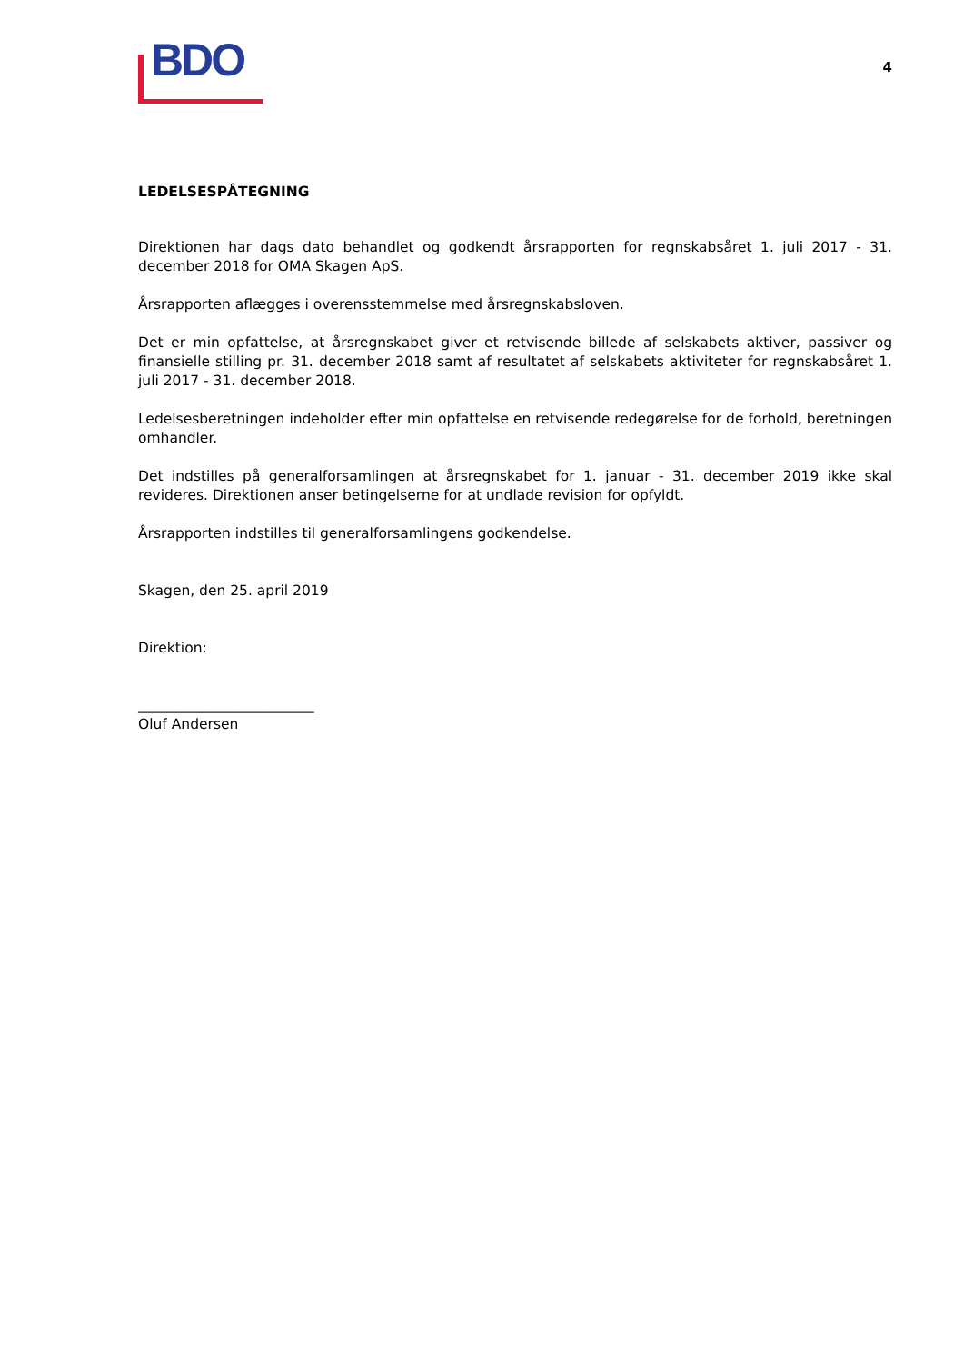BDO
4
LEDELSESPÅTEGNING
Direktionen har dags dato behandlet og godkendt årsrapporten for regnskabsåret 1. juli 2017 - 31. december 2018 for OMA Skagen ApS.
Årsrapporten aflægges i overensstemmelse med årsregnskabsloven.
Det er min opfattelse, at årsregnskabet giver et retvisende billede af selskabets aktiver, passiver og finansielle stilling pr. 31. december 2018 samt af resultatet af selskabets aktiviteter for regnskabsåret 1. juli 2017 - 31. december 2018.
Ledelsesberetningen indeholder efter min opfattelse en retvisende redegørelse for de forhold, beretningen omhandler.
Det indstilles på generalforsamlingen at årsregnskabet for 1. januar - 31. december 2019 ikke skal revideres. Direktionen anser betingelserne for at undlade revision for opfyldt.
Årsrapporten indstilles til generalforsamlingens godkendelse.
Skagen, den 25. april 2019
Direktion:
_________________________
Oluf Andersen